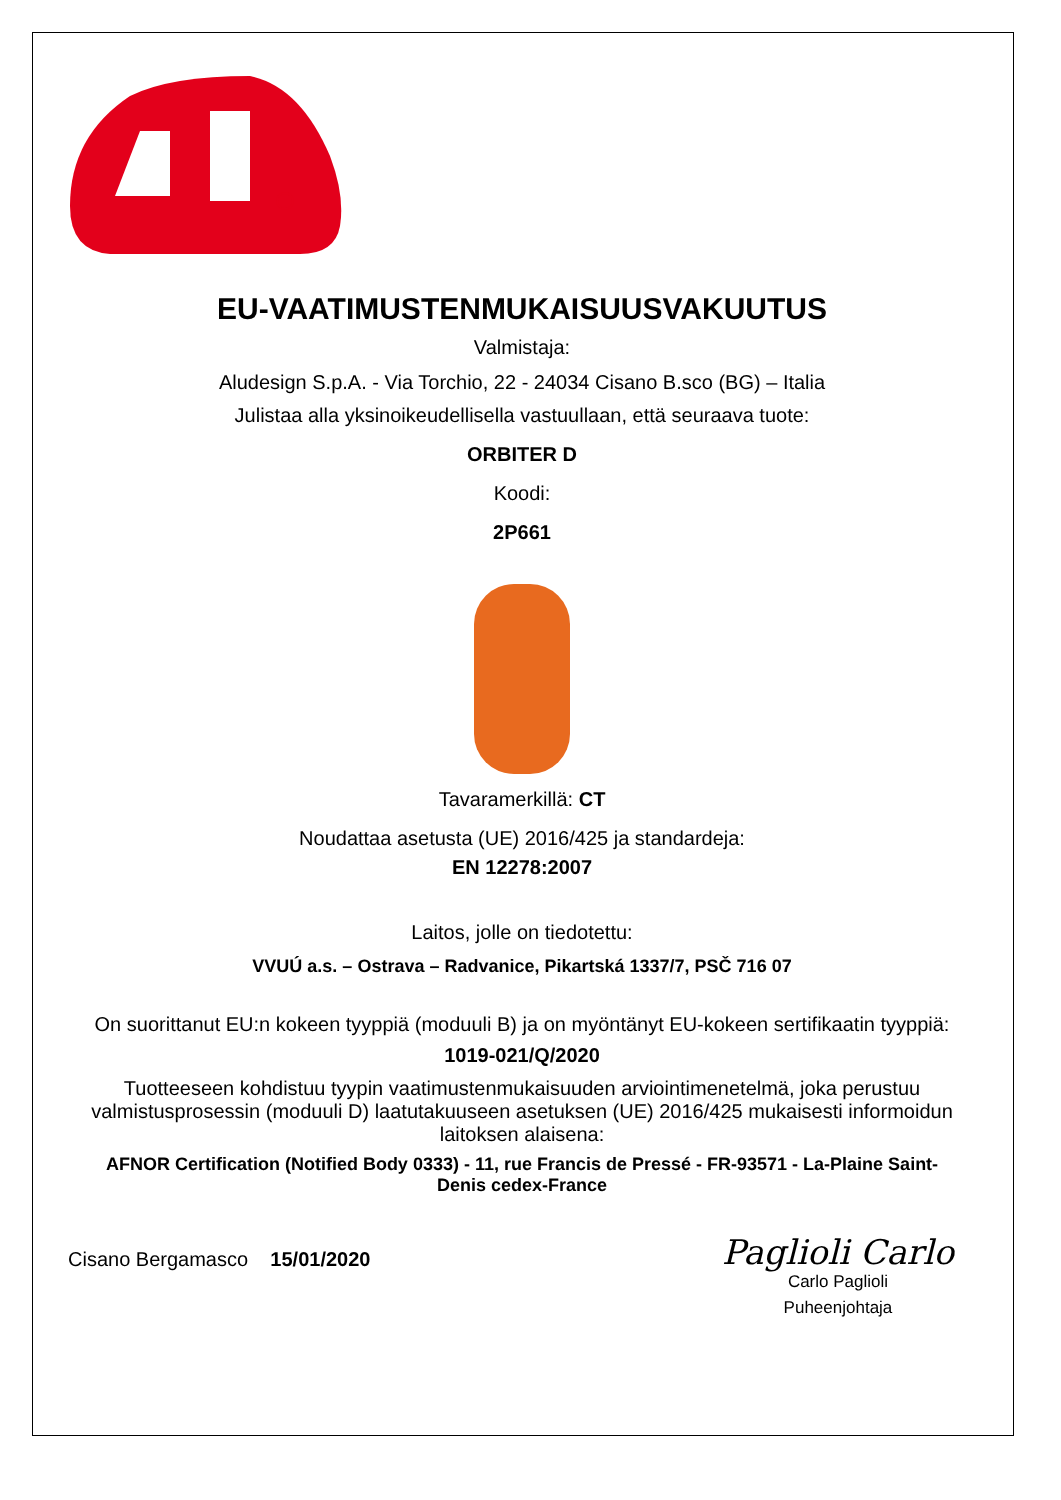EU-VAATIMUSTENMUKAISUUSVAKUUTUS
Valmistaja:
Aludesign S.p.A. - Via Torchio, 22 - 24034 Cisano B.sco (BG) – Italia
Julistaa alla yksinoikeudellisella vastuullaan, että seuraava tuote:
ORBITER D
Koodi:
2P661
Tavaramerkillä: CT
Noudattaa asetusta (UE) 2016/425 ja standardeja:
EN 12278:2007
Laitos, jolle on tiedotettu:
VVUÚ a.s. – Ostrava – Radvanice, Pikartská 1337/7, PSČ 716 07
On suorittanut EU:n kokeen tyyppiä (moduuli B) ja on myöntänyt EU-kokeen sertifikaatin tyyppiä:
1019-021/Q/2020
Tuotteeseen kohdistuu tyypin vaatimustenmukaisuuden arviointimenetelmä, joka perustuu valmistusprosessin (moduuli D) laatutakuuseen asetuksen (UE) 2016/425 mukaisesti informoidun laitoksen alaisena:
AFNOR Certification (Notified Body 0333) - 11, rue Francis de Pressé - FR-93571 - La-Plaine Saint-Denis cedex-France
Cisano Bergamasco 15/01/2020
Paglioli Carlo
Carlo Paglioli
Puheenjohtaja